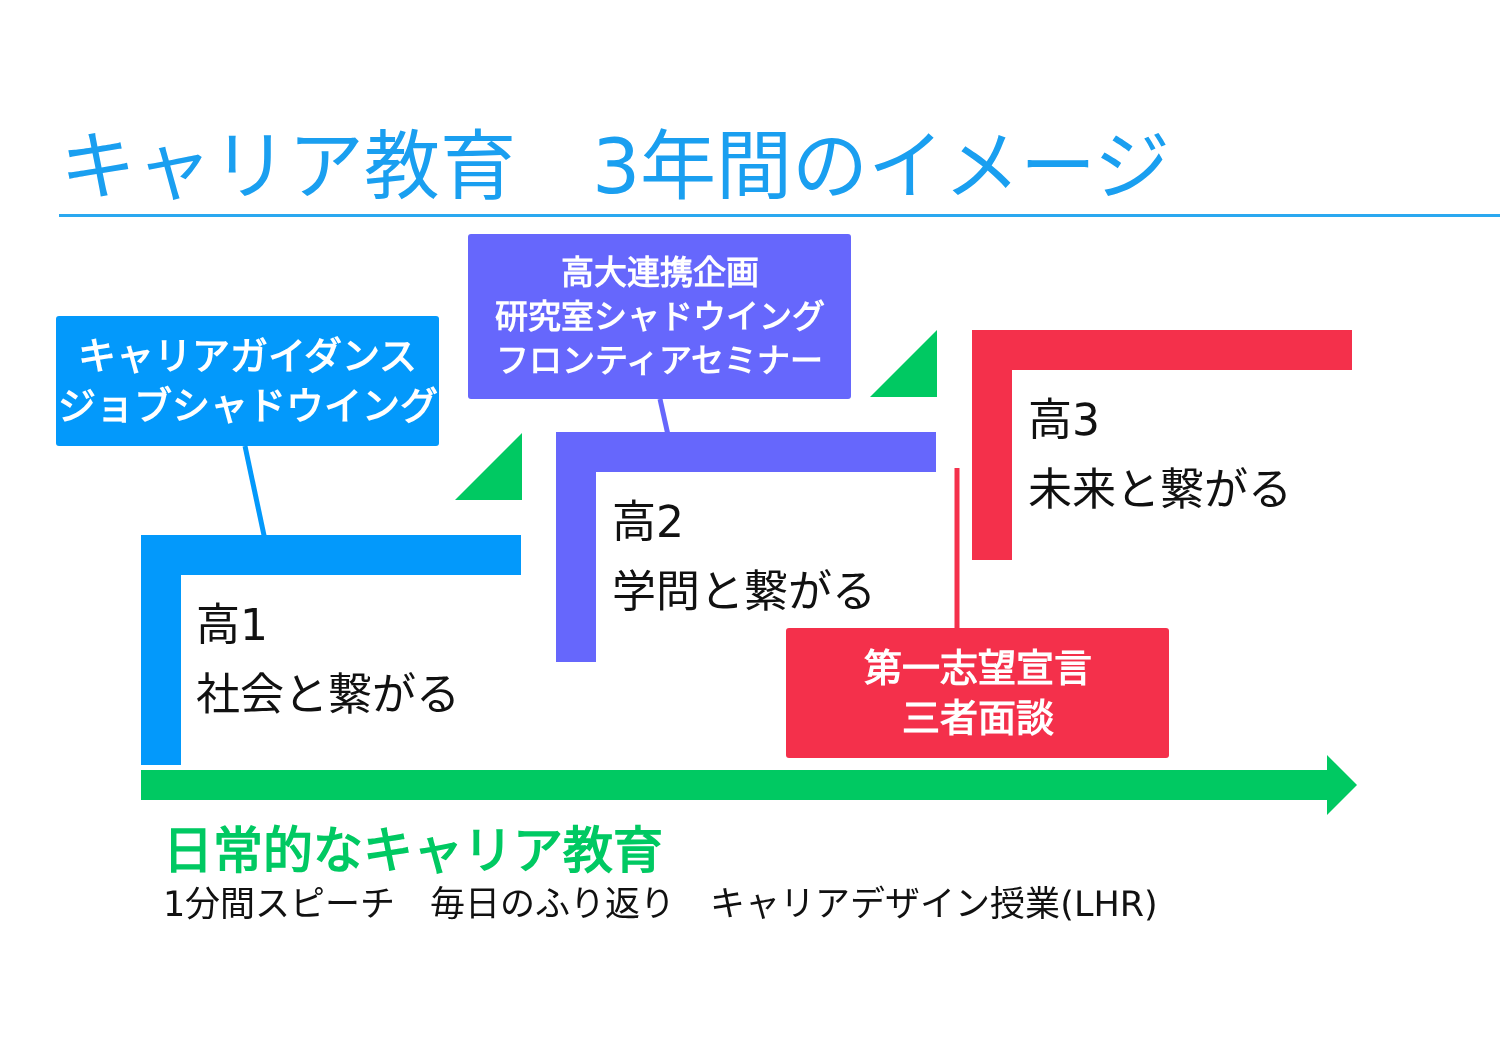キャリア教育　3年間のイメージ
キャリアガイダンス
ジョブシャドウイング
高大連携企画
研究室シャドウイング
フロンティアセミナー
高1
社会と繋がる
高2
学問と繋がる
高3
未来と繋がる
第一志望宣言
三者面談
日常的なキャリア教育
1分間スピーチ　毎日のふり返り　キャリアデザイン授業(LHR)